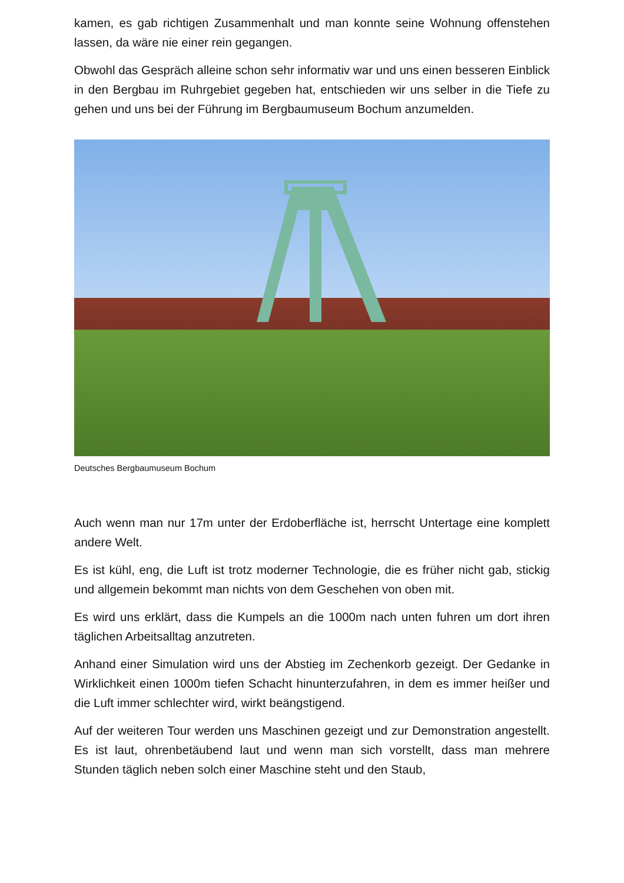kamen, es gab richtigen Zusammenhalt und man konnte seine Wohnung offenstehen lassen, da wäre nie einer rein gegangen.
Obwohl das Gespräch alleine schon sehr informativ war und uns einen besseren Einblick in den Bergbau im Ruhrgebiet gegeben hat, entschieden wir uns selber in die Tiefe zu gehen und uns bei der Führung im Bergbaumuseum Bochum anzumelden.
Deutsches Bergbaumuseum Bochum
Auch wenn man nur 17m unter der Erdoberfläche ist, herrscht Untertage eine komplett andere Welt.
Es ist kühl, eng, die Luft ist trotz moderner Technologie, die es früher nicht gab, stickig und allgemein bekommt man nichts von dem Geschehen von oben mit.
Es wird uns erklärt, dass die Kumpels an die 1000m nach unten fuhren um dort ihren täglichen Arbeitsalltag anzutreten.
Anhand einer Simulation wird uns der Abstieg im Zechenkorb gezeigt. Der Gedanke in Wirklichkeit einen 1000m tiefen Schacht hinunterzufahren, in dem es immer heißer und die Luft immer schlechter wird, wirkt beängstigend.
Auf der weiteren Tour werden uns Maschinen gezeigt und zur Demonstration angestellt. Es ist laut, ohrenbetäubend laut und wenn man sich vorstellt, dass man mehrere Stunden täglich neben solch einer Maschine steht und den Staub,